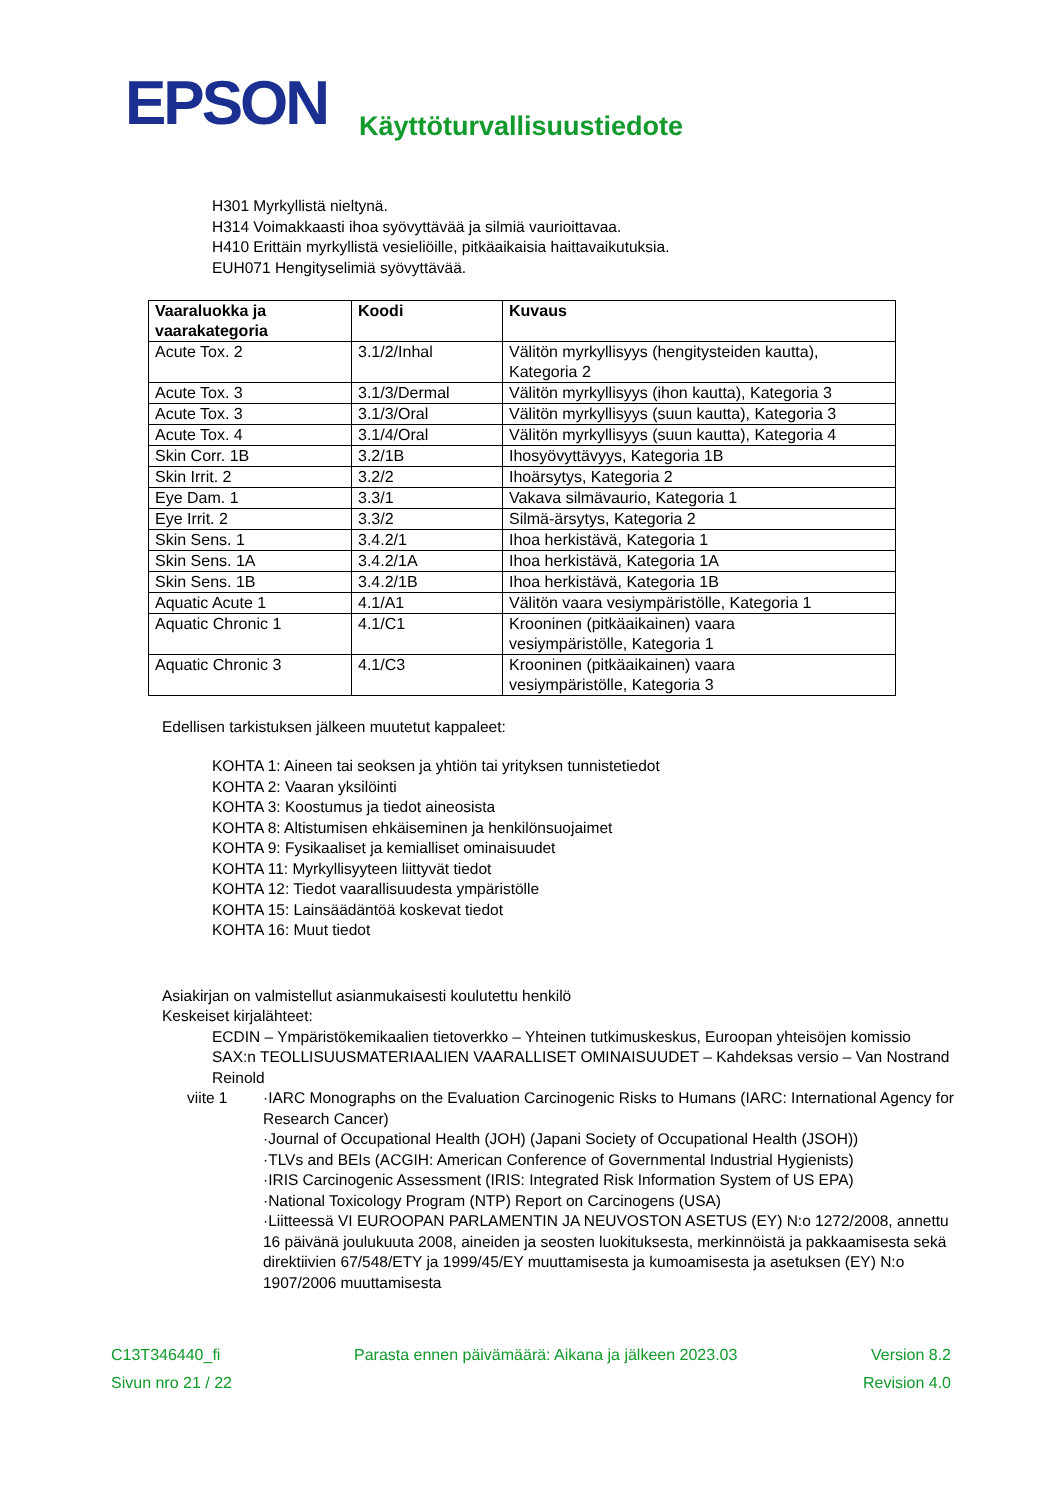EPSON
Käyttöturvallisuustiedote
H301 Myrkyllistä nieltynä.
H314 Voimakkaasti ihoa syövyttävää ja silmiä vaurioittavaa.
H410 Erittäin myrkyllistä vesieliöille, pitkäaikaisia haittavaikutuksia.
EUH071 Hengityselimiä syövyttävää.
| Vaaraluokka ja vaarakategoria | Koodi | Kuvaus |
| --- | --- | --- |
| Acute Tox. 2 | 3.1/2/Inhal | Välitön myrkyllisyys (hengitysteiden kautta), Kategoria 2 |
| Acute Tox. 3 | 3.1/3/Dermal | Välitön myrkyllisyys (ihon kautta), Kategoria 3 |
| Acute Tox. 3 | 3.1/3/Oral | Välitön myrkyllisyys (suun kautta), Kategoria 3 |
| Acute Tox. 4 | 3.1/4/Oral | Välitön myrkyllisyys (suun kautta), Kategoria 4 |
| Skin Corr. 1B | 3.2/1B | Ihosyövyttävyys, Kategoria 1B |
| Skin Irrit. 2 | 3.2/2 | Ihoärsytys, Kategoria 2 |
| Eye Dam. 1 | 3.3/1 | Vakava silmävaurio, Kategoria 1 |
| Eye Irrit. 2 | 3.3/2 | Silmä-ärsytys, Kategoria 2 |
| Skin Sens. 1 | 3.4.2/1 | Ihoa herkistävä, Kategoria 1 |
| Skin Sens. 1A | 3.4.2/1A | Ihoa herkistävä, Kategoria 1A |
| Skin Sens. 1B | 3.4.2/1B | Ihoa herkistävä, Kategoria 1B |
| Aquatic Acute 1 | 4.1/A1 | Välitön vaara vesiympäristölle, Kategoria 1 |
| Aquatic Chronic 1 | 4.1/C1 | Krooninen (pitkäaikainen) vaara vesiympäristölle, Kategoria 1 |
| Aquatic Chronic 3 | 4.1/C3 | Krooninen (pitkäaikainen) vaara vesiympäristölle, Kategoria 3 |
Edellisen tarkistuksen jälkeen muutetut kappaleet:
KOHTA 1: Aineen tai seoksen ja yhtiön tai yrityksen tunnistetiedot
KOHTA 2: Vaaran yksilöinti
KOHTA 3: Koostumus ja tiedot aineosista
KOHTA 8: Altistumisen ehkäiseminen ja henkilönsuojaimet
KOHTA 9: Fysikaaliset ja kemialliset ominaisuudet
KOHTA 11: Myrkyllisyyteen liittyvät tiedot
KOHTA 12: Tiedot vaarallisuudesta ympäristölle
KOHTA 15: Lainsäädäntöä koskevat tiedot
KOHTA 16: Muut tiedot
Asiakirjan on valmistellut asianmukaisesti koulutettu henkilö
Keskeiset kirjalähteet:
ECDIN – Ympäristökemikaalien tietoverkko – Yhteinen tutkimuskeskus, Euroopan yhteisöjen komissio
SAX:n TEOLLISUUSMATERIAALIEN VAARALLISET OMINAISUUDET – Kahdeksas versio – Van Nostrand Reinold
viite 1 ·IARC Monographs on the Evaluation Carcinogenic Risks to Humans (IARC: International Agency for Research Cancer)
·Journal of Occupational Health (JOH) (Japani Society of Occupational Health (JSOH))
·TLVs and BEIs (ACGIH: American Conference of Governmental Industrial Hygienists)
·IRIS Carcinogenic Assessment (IRIS: Integrated Risk Information System of US EPA)
·National Toxicology Program (NTP) Report on Carcinogens (USA)
·Liitteessä VI EUROOPAN PARLAMENTIN JA NEUVOSTON ASETUS (EY) N:o 1272/2008, annettu 16 päivänä joulukuuta 2008, aineiden ja seosten luokituksesta, merkinnöistä ja pakkaamisesta sekä direktiivien 67/548/ETY ja 1999/45/EY muuttamisesta ja kumoamisesta ja asetuksen (EY) N:o 1907/2006 muuttamisesta
C13T346440_fi Parasta ennen päivämäärä: Aikana ja jälkeen 2023.03 Version 8.2
Sivun nro 21 / 22 Revision 4.0